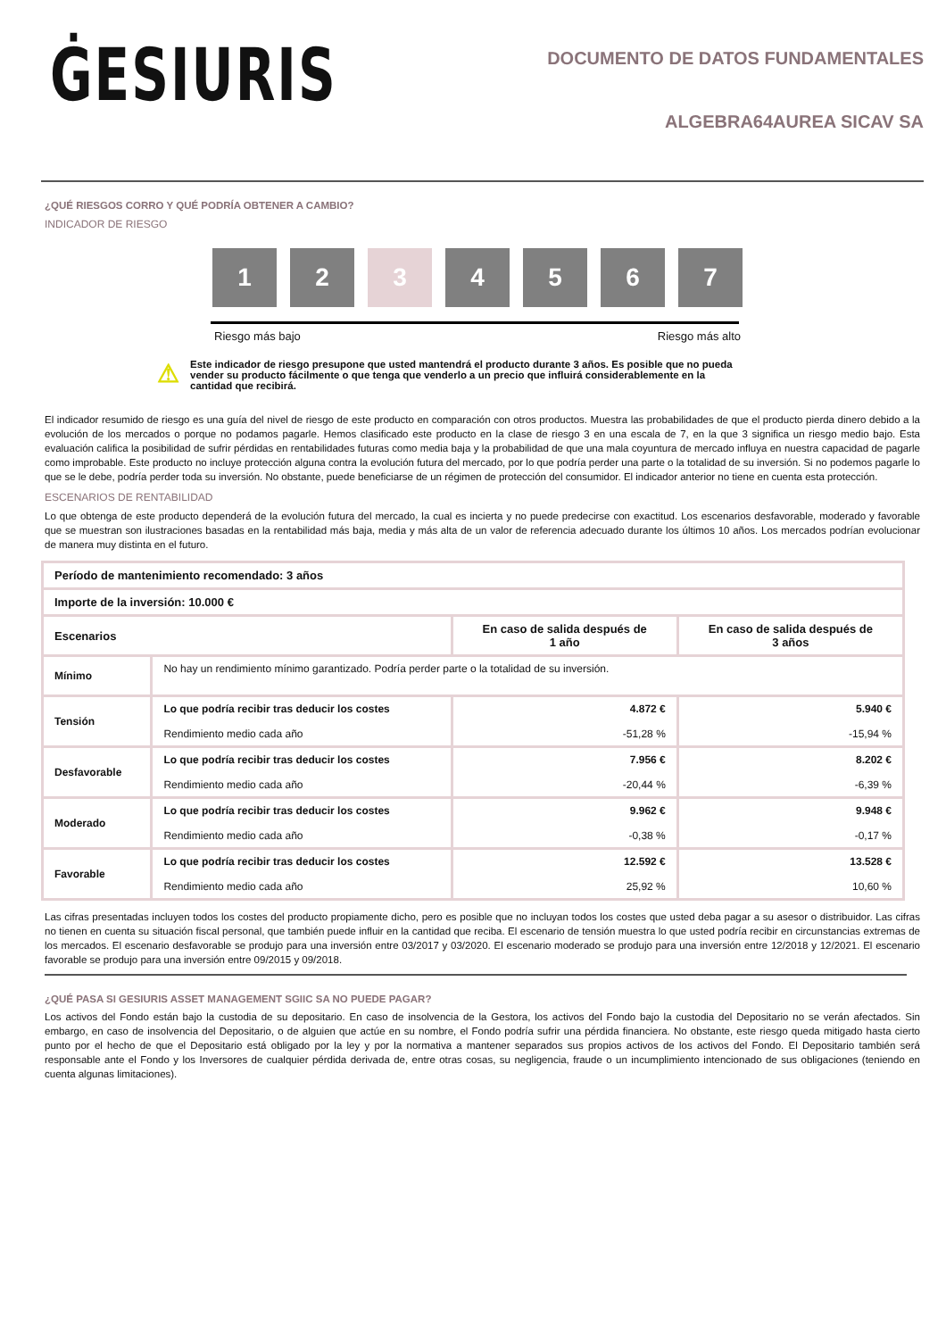ĠESIURIS
DOCUMENTO DE DATOS FUNDAMENTALES
ALGEBRA64AUREA SICAV SA
¿QUÉ RIESGOS CORRO Y QUÉ PODRÍA OBTENER A CAMBIO?
INDICADOR DE RIESGO
1 2 3 4 5 6 7
Riesgo más bajo Riesgo más alto
⚠
Este indicador de riesgo presupone que usted mantendrá el producto durante 3 años. Es posible que no pueda vender su producto fácilmente o que tenga que venderlo a un precio que influirá considerablemente en la cantidad que recibirá.
El indicador resumido de riesgo es una guía del nivel de riesgo de este producto en comparación con otros productos. Muestra las probabilidades de que el producto pierda dinero debido a la evolución de los mercados o porque no podamos pagarle. Hemos clasificado este producto en la clase de riesgo 3 en una escala de 7, en la que 3 significa un riesgo medio bajo. Esta evaluación califica la posibilidad de sufrir pérdidas en rentabilidades futuras como media baja y la probabilidad de que una mala coyuntura de mercado influya en nuestra capacidad de pagarle como improbable. Este producto no incluye protección alguna contra la evolución futura del mercado, por lo que podría perder una parte o la totalidad de su inversión. Si no podemos pagarle lo que se le debe, podría perder toda su inversión. No obstante, puede beneficiarse de un régimen de protección del consumidor. El indicador anterior no tiene en cuenta esta protección.
ESCENARIOS DE RENTABILIDAD
Lo que obtenga de este producto dependerá de la evolución futura del mercado, la cual es incierta y no puede predecirse con exactitud. Los escenarios desfavorable, moderado y favorable que se muestran son ilustraciones basadas en la rentabilidad más baja, media y más alta de un valor de referencia adecuado durante los últimos 10 años. Los mercados podrían evolucionar de manera muy distinta en el futuro.
| Período de mantenimiento recomendado: 3 años | | | |
| --- | --- | --- | --- |
| Importe de la inversión: 10.000 € | | | |
| Escenarios | | En caso de salida después de 1 año | En caso de salida después de 3 años |
| Mínimo | No hay un rendimiento mínimo garantizado. Podría perder parte o la totalidad de su inversión. | | |
| Tensión | Lo que podría recibir tras deducir los costes Rendimiento medio cada año | 4.872 € -51,28 % | 5.940 € -15,94 % |
| Desfavorable | Lo que podría recibir tras deducir los costes Rendimiento medio cada año | 7.956 € -20,44 % | 8.202 € -6,39 % |
| Moderado | Lo que podría recibir tras deducir los costes Rendimiento medio cada año | 9.962 € -0,38 % | 9.948 € -0,17 % |
| Favorable | Lo que podría recibir tras deducir los costes Rendimiento medio cada año | 12.592 € 25,92 % | 13.528 € 10,60 % |
Las cifras presentadas incluyen todos los costes del producto propiamente dicho, pero es posible que no incluyan todos los costes que usted deba pagar a su asesor o distribuidor. Las cifras no tienen en cuenta su situación fiscal personal, que también puede influir en la cantidad que reciba. El escenario de tensión muestra lo que usted podría recibir en circunstancias extremas de los mercados. El escenario desfavorable se produjo para una inversión entre 03/2017 y 03/2020. El escenario moderado se produjo para una inversión entre 12/2018 y 12/2021. El escenario favorable se produjo para una inversión entre 09/2015 y 09/2018.
¿QUÉ PASA SI GESIURIS ASSET MANAGEMENT SGIIC SA NO PUEDE PAGAR?
Los activos del Fondo están bajo la custodia de su depositario. En caso de insolvencia de la Gestora, los activos del Fondo bajo la custodia del Depositario no se verán afectados. Sin embargo, en caso de insolvencia del Depositario, o de alguien que actúe en su nombre, el Fondo podría sufrir una pérdida financiera. No obstante, este riesgo queda mitigado hasta cierto punto por el hecho de que el Depositario está obligado por la ley y por la normativa a mantener separados sus propios activos de los activos del Fondo. El Depositario también será responsable ante el Fondo y los Inversores de cualquier pérdida derivada de, entre otras cosas, su negligencia, fraude o un incumplimiento intencionado de sus obligaciones (teniendo en cuenta algunas limitaciones).